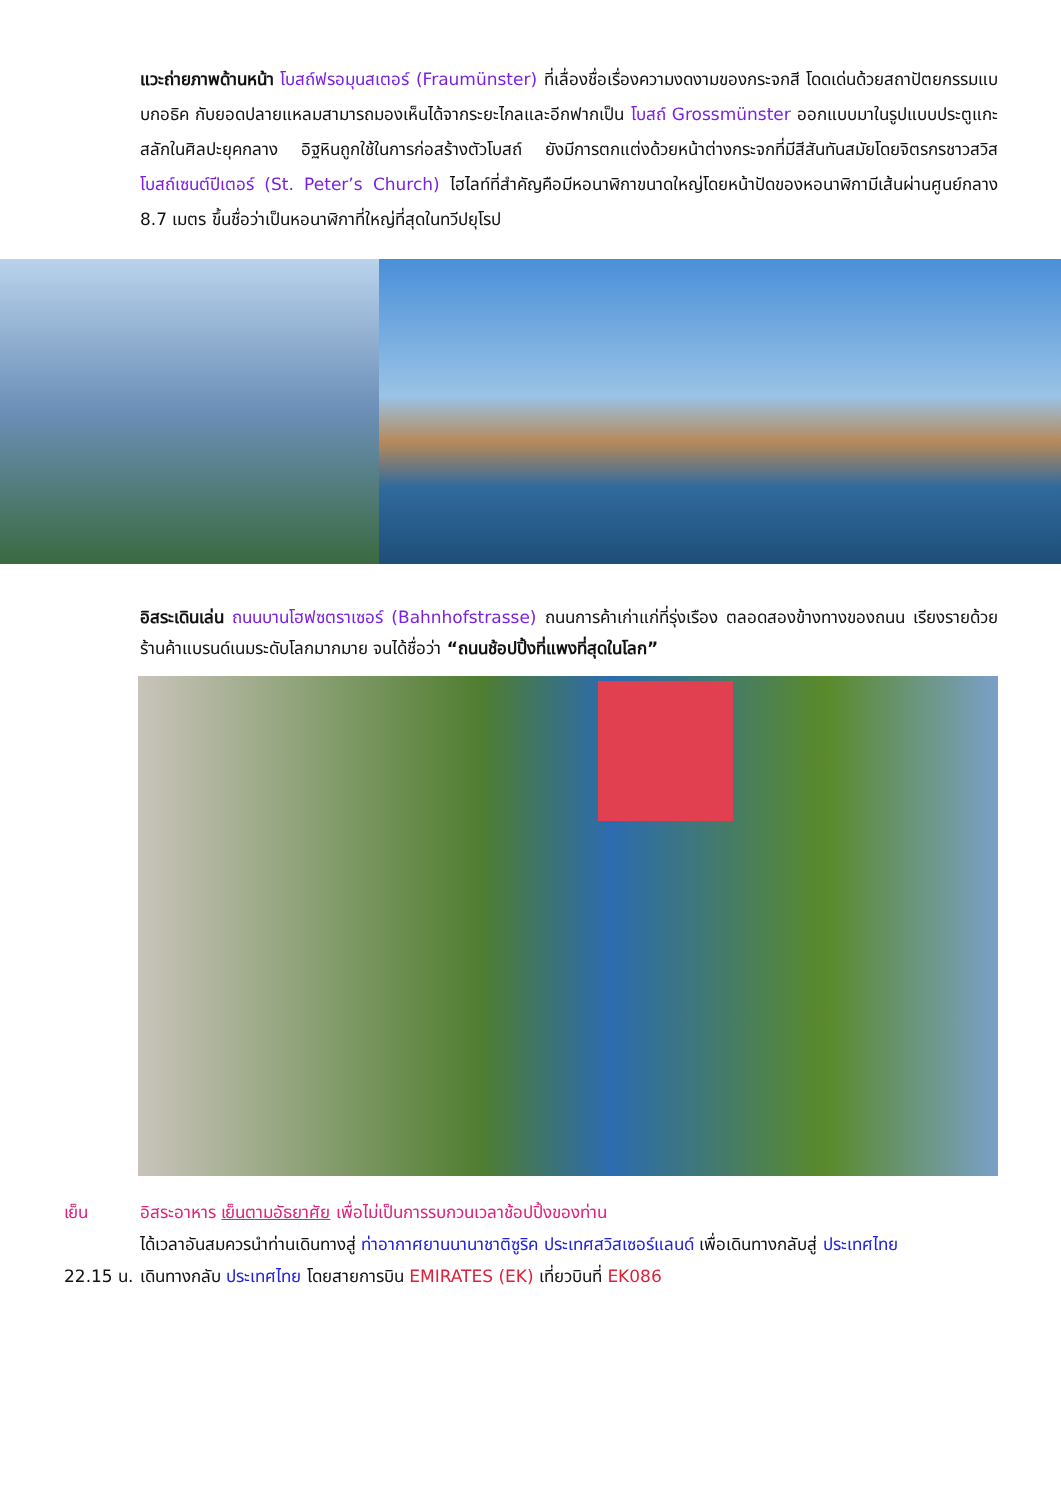แวะถ่ายภาพด้านหน้า โบสถ์ฟรอมุนสเตอร์ (Fraumünster) ที่เลื่องชื่อเรื่องความงดงามของกระจกสี โดดเด่นด้วยสถาปัตยกรรมแบบกอธิค กับยอดปลายแหลมสามารถมองเห็นได้จากระยะไกลและอีกฟากเป็น โบสถ์ Grossmünster ออกแบบมาในรูปแบบประตูแกะสลักในศิลปะยุคกลาง อิฐหินถูกใช้ในการก่อสร้างตัวโบสถ์ ยังมีการตกแต่งด้วยหน้าต่างกระจกที่มีสีสันทันสมัยโดยจิตรกรชาวสวิส โบสถ์เซนต์ปีเตอร์ (St. Peter’s Church) ไฮไลท์ที่สำคัญคือมีหอนาฬิกาขนาดใหญ่โดยหน้าปัดของหอนาฬิกามีเส้นผ่านศูนย์กลาง 8.7 เมตร ขึ้นชื่อว่าเป็นหอนาฬิกาที่ใหญ่ที่สุดในทวีปยุโรป
อิสระเดินเล่น ถนนบานโฮฟซตราเซอร์ (Bahnhofstrasse) ถนนการค้าเก่าแก่ที่รุ่งเรือง ตลอดสองข้างทางของถนน เรียงรายด้วยร้านค้าแบรนด์เนมระดับโลกมากมาย จนได้ชื่อว่า “ถนนช้อปปิ้งที่แพงที่สุดในโลก”
เย็น อิสระอาหาร เย็นตามอัธยาศัย เพื่อไม่เป็นการรบกวนเวลาช้อปปิ้งของท่าน
ได้เวลาอันสมควรนำท่านเดินทางสู่ ท่าอากาศยานนานาชาติซูริค ประเทศสวิสเซอร์แลนด์ เพื่อเดินทางกลับสู่ ประเทศไทย
22.15 น. เดินทางกลับ ประเทศไทย โดยสายการบิน EMIRATES (EK) เที่ยวบินที่ EK086